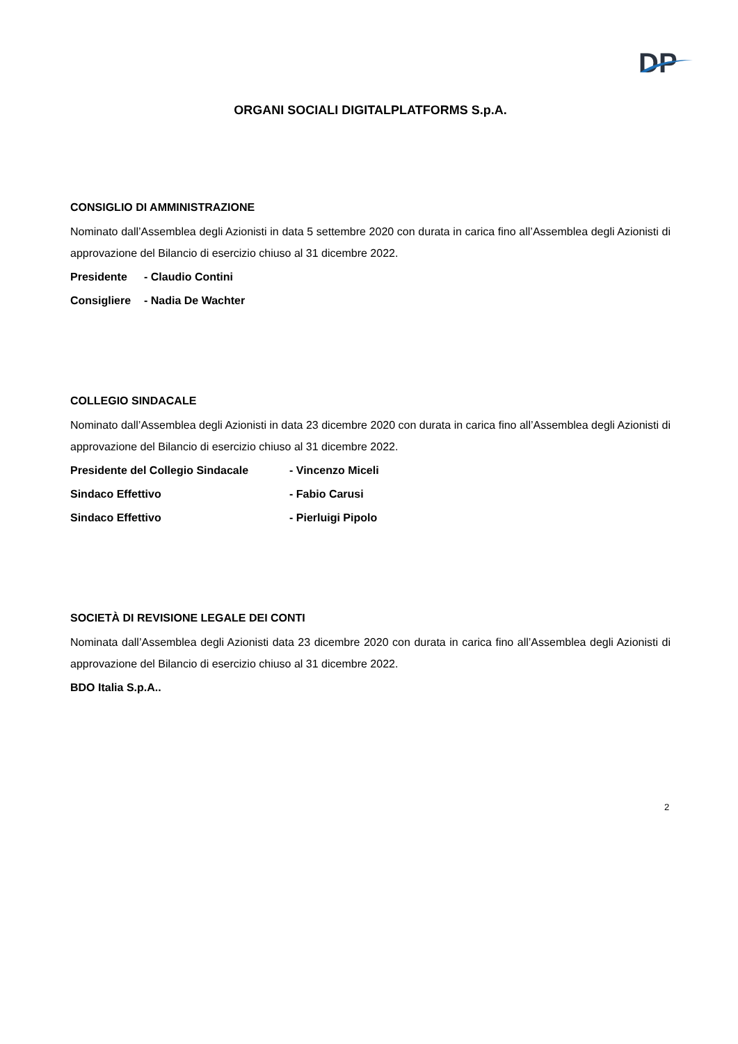DP
ORGANI SOCIALI DIGITALPLATFORMS S.p.A.
CONSIGLIO DI AMMINISTRAZIONE
Nominato dall’Assemblea degli Azionisti in data 5 settembre 2020 con durata in carica fino all’Assemblea degli Azionisti di approvazione del Bilancio di esercizio chiuso al 31 dicembre 2022.
Presidente - Claudio Contini
Consigliere - Nadia De Wachter
COLLEGIO SINDACALE
Nominato dall’Assemblea degli Azionisti in data 23 dicembre 2020 con durata in carica fino all’Assemblea degli Azionisti di approvazione del Bilancio di esercizio chiuso al 31 dicembre 2022.
Presidente del Collegio Sindacale - Vincenzo Miceli
Sindaco Effettivo - Fabio Carusi
Sindaco Effettivo - Pierluigi Pipolo
SOCIETÀ DI REVISIONE LEGALE DEI CONTI
Nominata dall’Assemblea degli Azionisti data 23 dicembre 2020 con durata in carica fino all’Assemblea degli Azionisti di approvazione del Bilancio di esercizio chiuso al 31 dicembre 2022.
BDO Italia S.p.A..
2